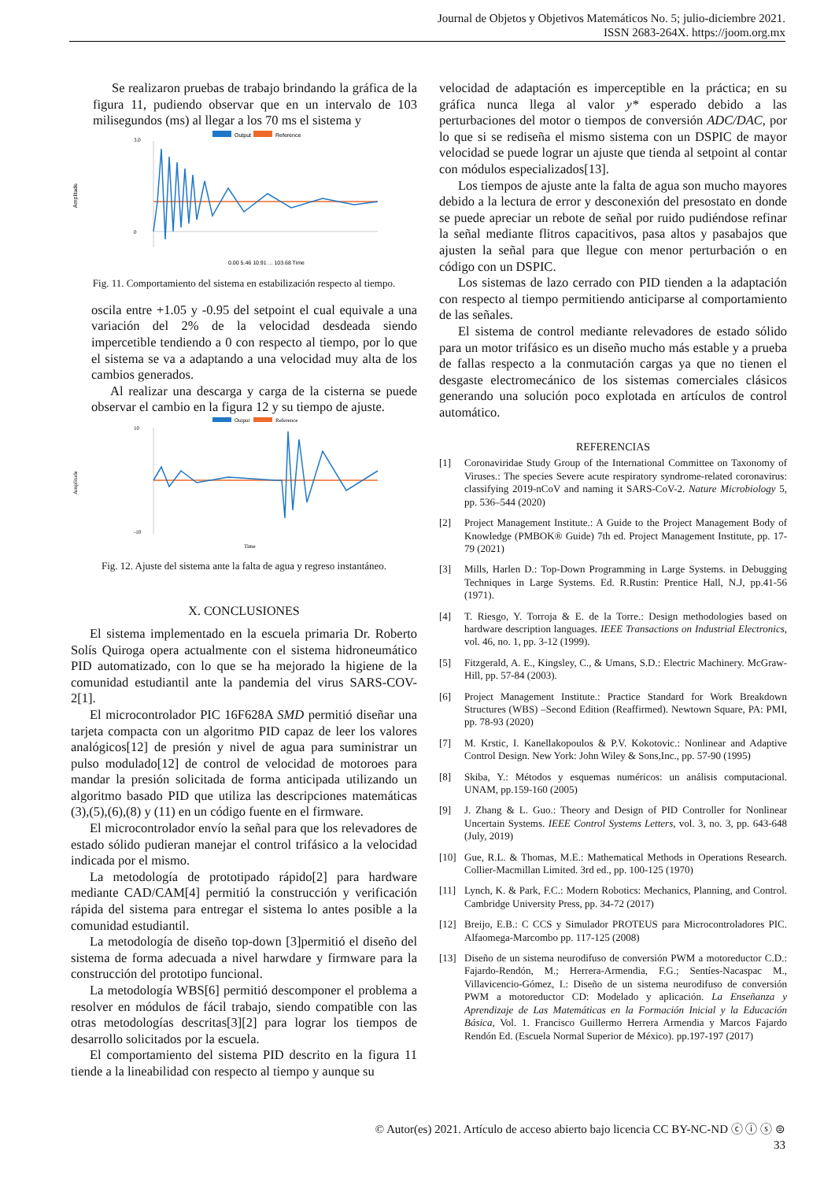Journal de Objetos y Objetivos Matemáticos No. 5; julio-diciembre 2021.
ISSN 2683-264X. https://joom.org.mx
Se realizaron pruebas de trabajo brindando la gráfica de la figura 11, pudiendo observar que en un intervalo de 103 milisegundos (ms) al llegar a los 70 ms el sistema y
Output
Reference
Amplitude
3.0
0
0.00 5.46 10.91 ... 103.68 Time
Fig. 11. Comportamiento del sistema en estabilización respecto al tiempo.
oscila entre +1.05 y -0.95 del setpoint el cual equivale a una variación del 2% de la velocidad desdeada siendo impercetible tendiendo a 0 con respecto al tiempo, por lo que el sistema se va a adaptando a una velocidad muy alta de los cambios generados.
Al realizar una descarga y carga de la cisterna se puede observar el cambio en la figura 12 y su tiempo de ajuste.
Output
Reference
Amplitude
10
-10
Time
Fig. 12. Ajuste del sistema ante la falta de agua y regreso instantáneo.
X. CONCLUSIONES
El sistema implementado en la escuela primaria Dr. Roberto Solís Quiroga opera actualmente con el sistema hidroneumático PID automatizado, con lo que se ha mejorado la higiene de la comunidad estudiantil ante la pandemia del virus SARS-COV-2[1].
El microcontrolador PIC 16F628A SMD permitió diseñar una tarjeta compacta con un algoritmo PID capaz de leer los valores analógicos[12] de presión y nivel de agua para suministrar un pulso modulado[12] de control de velocidad de motoroes para mandar la presión solicitada de forma anticipada utilizando un algoritmo basado PID que utiliza las descripciones matemáticas (3),(5),(6),(8) y (11) en un código fuente en el firmware.
El microcontrolador envío la señal para que los relevadores de estado sólido pudieran manejar el control trifásico a la velocidad indicada por el mismo.
La metodología de prototipado rápido[2] para hardware mediante CAD/CAM[4] permitió la construcción y verificación rápida del sistema para entregar el sistema lo antes posible a la comunidad estudiantil.
La metodología de diseño top-down [3]permitió el diseño del sistema de forma adecuada a nivel harwdare y firmware para la construcción del prototipo funcional.
La metodología WBS[6] permitió descomponer el problema a resolver en módulos de fácil trabajo, siendo compatible con las otras metodologías descritas[3][2] para lograr los tiempos de desarrollo solicitados por la escuela.
El comportamiento del sistema PID descrito en la figura 11 tiende a la lineabilidad con respecto al tiempo y aunque su
velocidad de adaptación es imperceptible en la práctica; en su gráfica nunca llega al valor y* esperado debido a las perturbaciones del motor o tiempos de conversión ADC/DAC, por lo que si se rediseña el mismo sistema con un DSPIC de mayor velocidad se puede lograr un ajuste que tienda al setpoint al contar con módulos especializados[13].
Los tiempos de ajuste ante la falta de agua son mucho mayores debido a la lectura de error y desconexión del presostato en donde se puede apreciar un rebote de señal por ruido pudiéndose refinar la señal mediante flitros capacitivos, pasa altos y pasabajos que ajusten la señal para que llegue con menor perturbación o en código con un DSPIC.
Los sistemas de lazo cerrado con PID tienden a la adaptación con respecto al tiempo permitiendo anticiparse al comportamiento de las señales.
El sistema de control mediante relevadores de estado sólido para un motor trifásico es un diseño mucho más estable y a prueba de fallas respecto a la conmutación cargas ya que no tienen el desgaste electromecánico de los sistemas comerciales clásicos generando una solución poco explotada en artículos de control automático.
REFERENCIAS
[1] Coronaviridae Study Group of the International Committee on Taxonomy of Viruses.: The species Severe acute respiratory syndrome-related coronavirus: classifying 2019-nCoV and naming it SARS-CoV-2. Nature Microbiology 5, pp. 536–544 (2020)
[2] Project Management Institute.: A Guide to the Project Management Body of Knowledge (PMBOK® Guide) 7th ed. Project Management Institute, pp. 17-79 (2021)
[3] Mills, Harlen D.: Top-Down Programming in Large Systems. in Debugging Techniques in Large Systems. Ed. R.Rustin: Prentice Hall, N.J, pp.41-56 (1971).
[4] T. Riesgo, Y. Torroja & E. de la Torre.: Design methodologies based on hardware description languages. IEEE Transactions on Industrial Electronics, vol. 46, no. 1, pp. 3-12 (1999).
[5] Fitzgerald, A. E., Kingsley, C., & Umans, S.D.: Electric Machinery. McGraw-Hill, pp. 57-84 (2003).
[6] Project Management Institute.: Practice Standard for Work Breakdown Structures (WBS) –Second Edition (Reaffirmed). Newtown Square, PA: PMI, pp. 78-93 (2020)
[7] M. Krstic, I. Kanellakopoulos & P.V. Kokotovic.: Nonlinear and Adaptive Control Design. New York: John Wiley & Sons,Inc., pp. 57-90 (1995)
[8] Skiba, Y.: Métodos y esquemas numéricos: un análisis computacional. UNAM, pp.159-160 (2005)
[9] J. Zhang & L. Guo.: Theory and Design of PID Controller for Nonlinear Uncertain Systems. IEEE Control Systems Letters, vol. 3, no. 3, pp. 643-648 (July, 2019)
[10] Gue, R.L. & Thomas, M.E.: Mathematical Methods in Operations Research. Collier-Macmillan Limited. 3rd ed., pp. 100-125 (1970)
[11] Lynch, K. & Park, F.C.: Modern Robotics: Mechanics, Planning, and Control. Cambridge University Press, pp. 34-72 (2017)
[12] Breijo, E.B.: C CCS y Simulador PROTEUS para Microcontroladores PIC. Alfaomega-Marcombo pp. 117-125 (2008)
[13] Diseño de un sistema neurodifuso de conversión PWM a motoreductor C.D.: Fajardo-Rendón, M.; Herrera-Armendia, F.G.; Sentíes-Nacaspac M., Villavicencio-Gómez, I.: Diseño de un sistema neurodifuso de conversión PWM a motoreductor CD: Modelado y aplicación. La Enseñanza y Aprendizaje de Las Matemáticas en la Formación Inicial y la Educación Básica, Vol. 1. Francisco Guillermo Herrera Armendia y Marcos Fajardo Rendón Ed. (Escuela Normal Superior de México). pp.197-197 (2017)
© Autor(es) 2021. Artículo de acceso abierto bajo licencia CC BY-NC-ND ⓒ ⓘ ⓢ ⊜
33